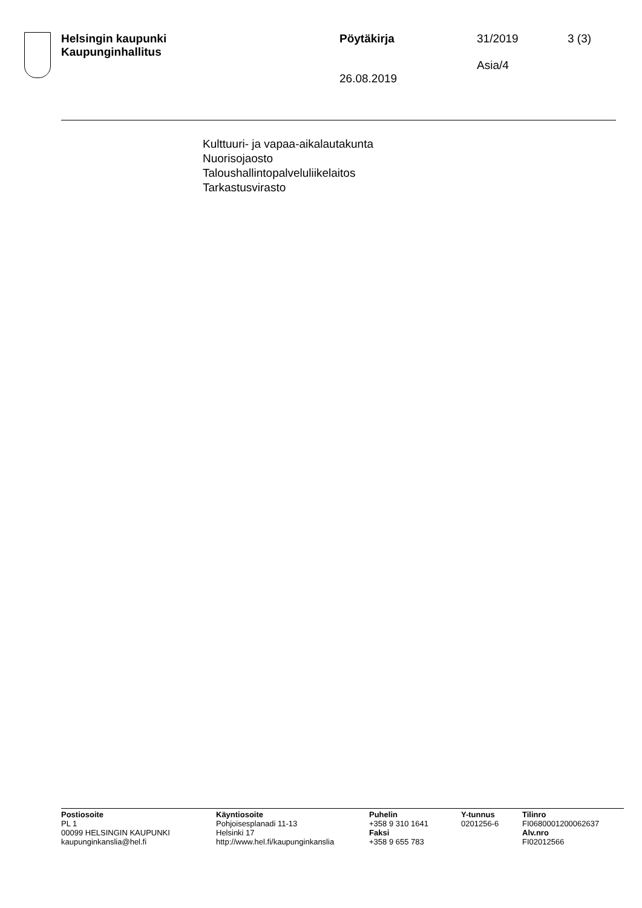Helsingin kaupunki
Kaupunginhallitus
Pöytäkirja
26.08.2019
31/2019
Asia/4
3 (3)
Kulttuuri- ja vapaa-aikalautakunta
Nuorisojaosto
Taloushallintopalveluliikelaitos
Tarkastusvirasto
Postiosoite
PL 1
00099 HELSINGIN KAUPUNKI
kaupunginkanslia@hel.fi
Käyntiosoite
Pohjoisesplanadi 11-13
Helsinki 17
http://www.hel.fi/kaupunginkanslia
Puhelin
+358 9 310 1641
Faksi
+358 9 655 783
Y-tunnus
0201256-6
Tilinro
FI0680001200062637
Alv.nro
FI02012566